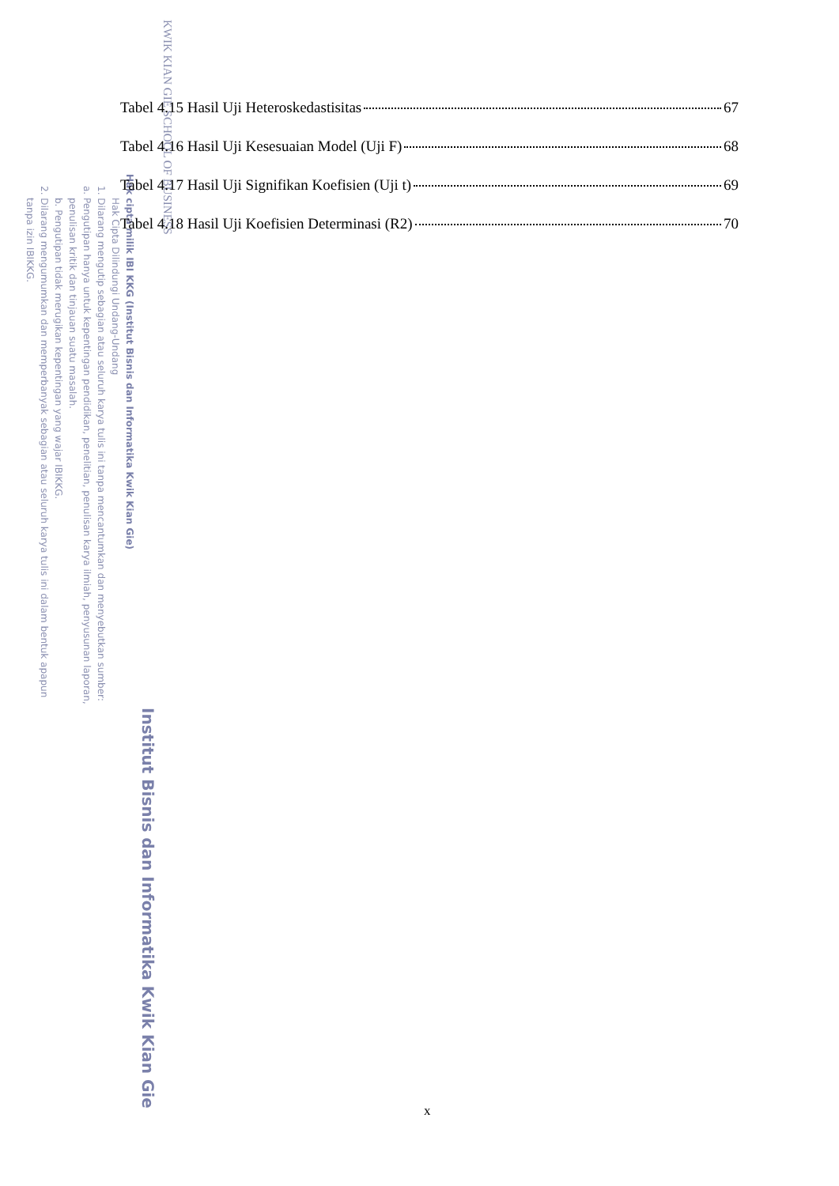KWIK KIAN GIE SCHOOL OF BUSINESS
Institut Bisnis dan Informatika Kwik Kian Gie
Hak cipta milik IBI KKG (Institut Bisnis dan Informatika Kwik Kian Gie)
Hak Cipta Dilindungi Undang-Undang
1. Dilarang mengutip sebagian atau seluruh karya tulis ini tanpa mencantumkan dan menyebutkan sumber:
a. Pengutipan hanya untuk kepentingan pendidikan, penelitian, penulisan karya ilmiah, penyusunan laporan,
penulisan kritik dan tinjauan suatu masalah.
b. Pengutipan tidak merugikan kepentingan yang wajar IBIKKG.
2. Dilarang mengumumkan dan memperbanyak sebagian atau seluruh karya tulis ini dalam bentuk apapun
tanpa izin IBIKKG.
Tabel 4.15 Hasil Uji Heteroskedastisitas 67
Tabel 4.16 Hasil Uji Kesesuaian Model (Uji F) 68
Tabel 4.17 Hasil Uji Signifikan Koefisien (Uji t) 69
Tabel 4.18 Hasil Uji Koefisien Determinasi (R2) 70
x